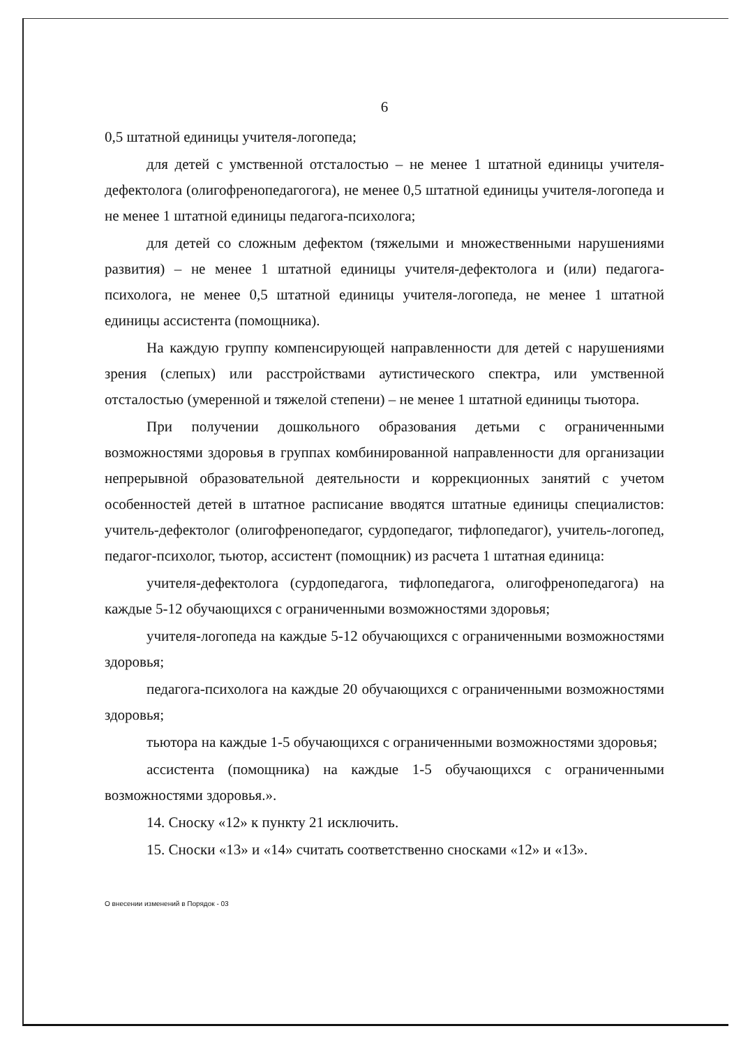6
0,5 штатной единицы учителя-логопеда;
для детей с умственной отсталостью – не менее 1 штатной единицы учителя-дефектолога (олигофренопедагогога), не менее 0,5 штатной единицы учителя-логопеда и не менее 1 штатной единицы педагога-психолога;
для детей со сложным дефектом (тяжелыми и множественными нарушениями развития) – не менее 1 штатной единицы учителя-дефектолога и (или) педагога-психолога, не менее 0,5 штатной единицы учителя-логопеда, не менее 1 штатной единицы ассистента (помощника).
На каждую группу компенсирующей направленности для детей с нарушениями зрения (слепых) или расстройствами аутистического спектра, или умственной отсталостью (умеренной и тяжелой степени) – не менее 1 штатной единицы тьютора.
При получении дошкольного образования детьми с ограниченными возможностями здоровья в группах комбинированной направленности для организации непрерывной образовательной деятельности и коррекционных занятий с учетом особенностей детей в штатное расписание вводятся штатные единицы специалистов: учитель-дефектолог (олигофренопедагог, сурдопедагог, тифлопедагог), учитель-логопед, педагог-психолог, тьютор, ассистент (помощник) из расчета 1 штатная единица:
учителя-дефектолога (сурдопедагога, тифлопедагога, олигофренопедагога) на каждые 5-12 обучающихся с ограниченными возможностями здоровья;
учителя-логопеда на каждые 5-12 обучающихся с ограниченными возможностями здоровья;
педагога-психолога на каждые 20 обучающихся с ограниченными возможностями здоровья;
тьютора на каждые 1-5 обучающихся с ограниченными возможностями здоровья;
ассистента (помощника) на каждые 1-5 обучающихся с ограниченными возможностями здоровья.».
14. Сноску «12» к пункту 21 исключить.
15. Сноски «13» и «14» считать соответственно сносками «12» и «13».
О внесении изменений в Порядок - 03